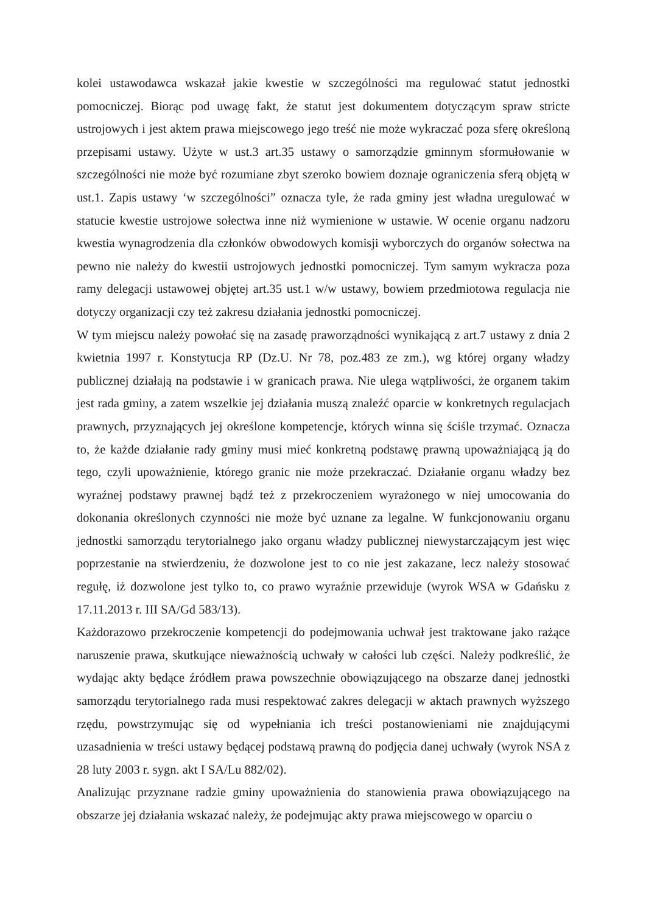kolei ustawodawca wskazał jakie kwestie w szczególności ma regulować statut jednostki pomocniczej. Biorąc pod uwagę fakt, że statut jest dokumentem dotyczącym spraw stricte ustrojowych i jest aktem prawa miejscowego jego treść nie może wykraczać poza sferę określoną przepisami ustawy. Użyte w ust.3 art.35 ustawy o samorządzie gminnym sformułowanie w szczególności nie może być rozumiane zbyt szeroko bowiem doznaje ograniczenia sferą objętą w ust.1. Zapis ustawy ‘w szczególności” oznacza tyle, że rada gminy jest władna uregulować w statucie kwestie ustrojowe sołectwa inne niż wymienione w ustawie. W ocenie organu nadzoru kwestia wynagrodzenia dla członków obwodowych komisji wyborczych do organów sołectwa na pewno nie należy do kwestii ustrojowych jednostki pomocniczej. Tym samym wykracza poza ramy delegacji ustawowej objętej art.35 ust.1 w/w ustawy, bowiem przedmiotowa regulacja nie dotyczy organizacji czy też zakresu działania jednostki pomocniczej.
W tym miejscu należy powołać się na zasadę praworządności wynikającą z art.7 ustawy z dnia 2 kwietnia 1997 r. Konstytucja RP (Dz.U. Nr 78, poz.483 ze zm.), wg której organy władzy publicznej działają na podstawie i w granicach prawa. Nie ulega wątpliwości, że organem takim jest rada gminy, a zatem wszelkie jej działania muszą znaleźć oparcie w konkretnych regulacjach prawnych, przyznających jej określone kompetencje, których winna się ściśle trzymać. Oznacza to, że każde działanie rady gminy musi mieć konkretną podstawę prawną upoważniającą ją do tego, czyli upoważnienie, którego granic nie może przekraczać. Działanie organu władzy bez wyraźnej podstawy prawnej bądź też z przekroczeniem wyrażonego w niej umocowania do dokonania określonych czynności nie może być uznane za legalne. W funkcjonowaniu organu jednostki samorządu terytorialnego jako organu władzy publicznej niewystarczającym jest więc poprzestanie na stwierdzeniu, że dozwolone jest to co nie jest zakazane, lecz należy stosować regułę, iż dozwolone jest tylko to, co prawo wyraźnie przewiduje (wyrok WSA w Gdańsku z 17.11.2013 r. III SA/Gd 583/13).
Każdorazowo przekroczenie kompetencji do podejmowania uchwał jest traktowane jako rażące naruszenie prawa, skutkujące nieważnością uchwały w całości lub części. Należy podkreślić, że wydając akty będące źródłem prawa powszechnie obowiązującego na obszarze danej jednostki samorządu terytorialnego rada musi respektować zakres delegacji w aktach prawnych wyższego rzędu, powstrzymując się od wypełniania ich treści postanowieniami nie znajdującymi uzasadnienia w treści ustawy będącej podstawą prawną do podjęcia danej uchwały (wyrok NSA z 28 luty 2003 r. sygn. akt I SA/Lu 882/02).
Analizując przyznane radzie gminy upoważnienia do stanowienia prawa obowiązującego na obszarze jej działania wskazać należy, że podejmując akty prawa miejscowego w oparciu o